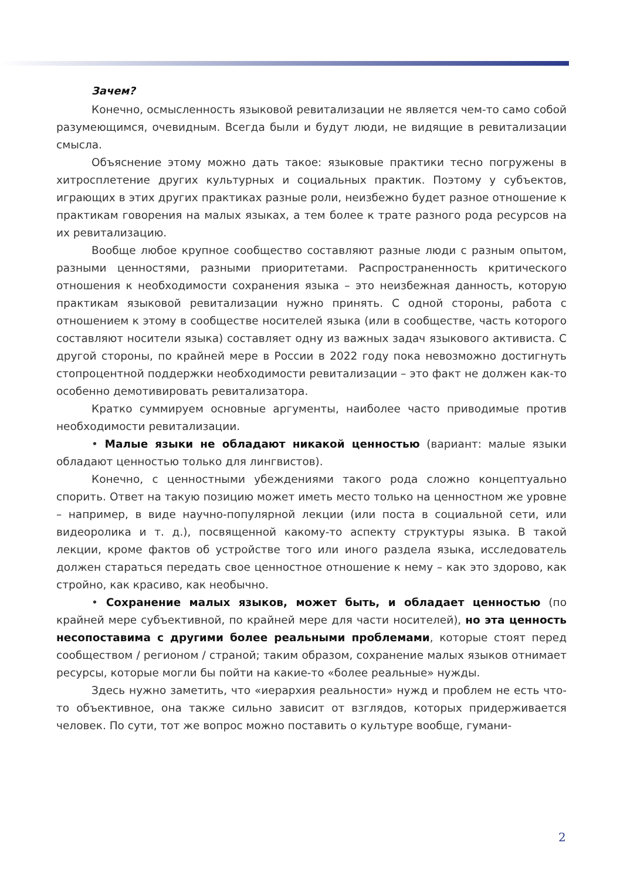Зачем?
Конечно, осмысленность языковой ревитализации не является чем-то само собой разумеющимся, очевидным. Всегда были и будут люди, не видящие в ревитализации смысла.
Объяснение этому можно дать такое: языковые практики тесно погружены в хитросплетение других культурных и социальных практик. Поэтому у субъектов, играющих в этих других практиках разные роли, неизбежно будет разное отношение к практикам говорения на малых языках, а тем более к трате разного рода ресурсов на их ревитализацию.
Вообще любое крупное сообщество составляют разные люди с разным опытом, разными ценностями, разными приоритетами. Распространенность критического отношения к необходимости сохранения языка – это неизбежная данность, которую практикам языковой ревитализации нужно принять. С одной стороны, работа с отношением к этому в сообществе носителей языка (или в сообществе, часть которого составляют носители языка) составляет одну из важных задач языкового активиста. С другой стороны, по крайней мере в России в 2022 году пока невозможно достигнуть стопроцентной поддержки необходимости ревитализации – это факт не должен как-то особенно демотивировать ревитализатора.
Кратко суммируем основные аргументы, наиболее часто приводимые против необходимости ревитализации.
• Малые языки не обладают никакой ценностью (вариант: малые языки обладают ценностью только для лингвистов).
Конечно, с ценностными убеждениями такого рода сложно концептуально спорить. Ответ на такую позицию может иметь место только на ценностном же уровне – например, в виде научно-популярной лекции (или поста в социальной сети, или видеоролика и т. д.), посвященной какому-то аспекту структуры языка. В такой лекции, кроме фактов об устройстве того или иного раздела языка, исследователь должен стараться передать свое ценностное отношение к нему – как это здорово, как стройно, как красиво, как необычно.
• Сохранение малых языков, может быть, и обладает ценностью (по крайней мере субъективной, по крайней мере для части носителей), но эта ценность несопоставима с другими более реальными проблемами, которые стоят перед сообществом / регионом / страной; таким образом, сохранение малых языков отнимает ресурсы, которые могли бы пойти на какие-то «более реальные» нужды.
Здесь нужно заметить, что «иерархия реальности» нужд и проблем не есть что-то объективное, она также сильно зависит от взглядов, которых придерживается человек. По сути, тот же вопрос можно поставить о культуре вообще, гумани-
2